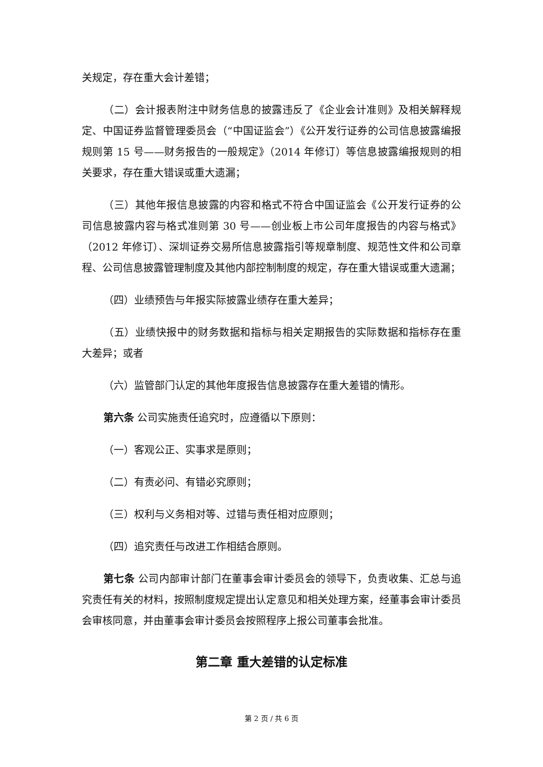关规定，存在重大会计差错；
（二）会计报表附注中财务信息的披露违反了《企业会计准则》及相关解释规定、中国证券监督管理委员会（“中国证监会”）《公开发行证券的公司信息披露编报规则第 15 号——财务报告的一般规定》（2014 年修订）等信息披露编报规则的相关要求，存在重大错误或重大遗漏；
（三）其他年报信息披露的内容和格式不符合中国证监会《公开发行证券的公司信息披露内容与格式准则第 30 号——创业板上市公司年度报告的内容与格式》（2012 年修订）、深圳证券交易所信息披露指引等规章制度、规范性文件和公司章程、公司信息披露管理制度及其他内部控制制度的规定，存在重大错误或重大遗漏；
（四）业绩预告与年报实际披露业绩存在重大差异；
（五）业绩快报中的财务数据和指标与相关定期报告的实际数据和指标存在重大差异；或者
（六）监管部门认定的其他年度报告信息披露存在重大差错的情形。
第六条 公司实施责任追究时，应遵循以下原则：
（一）客观公正、实事求是原则；
（二）有责必问、有错必究原则；
（三）权利与义务相对等、过错与责任相对应原则；
（四）追究责任与改进工作相结合原则。
第七条 公司内部审计部门在董事会审计委员会的领导下，负责收集、汇总与追究责任有关的材料，按照制度规定提出认定意见和相关处理方案，经董事会审计委员会审核同意，并由董事会审计委员会按照程序上报公司董事会批准。
第二章 重大差错的认定标准
第 2 页 / 共 6 页